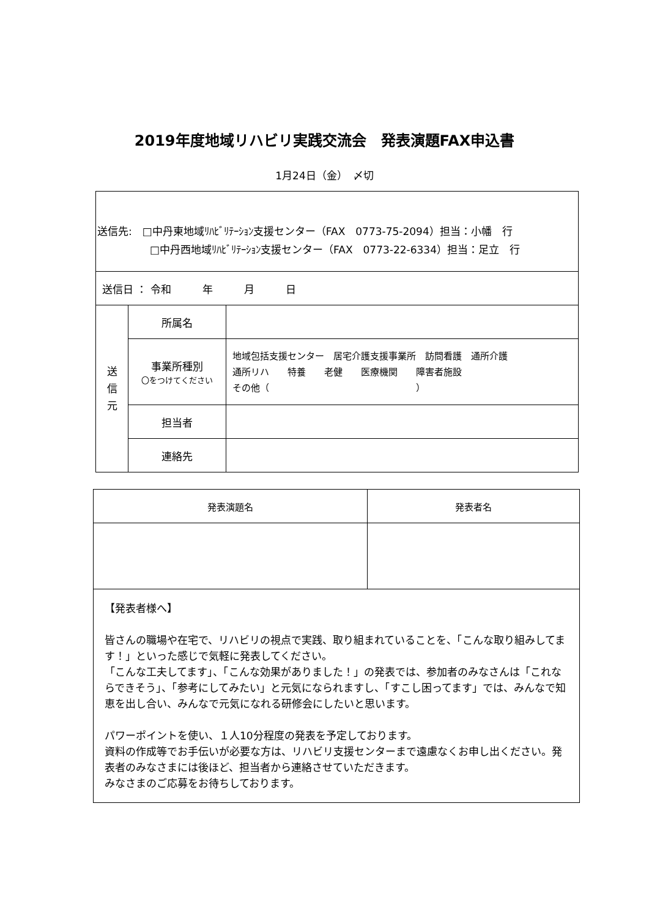2019年度地域リハビリ実践交流会　発表演題FAX申込書
1月24日（金）　〆切
| 送信先: □中丹東地域ﾘﾊﾋﾞﾘﾃｰｼｮﾝ支援センター（FAX 0773-75-2094）担当：小幡 行 □中丹西地域ﾘﾊﾋﾞﾘﾃｰｼｮﾝ支援センター（FAX 0773-22-6334）担当：足立 行 | | |
| 送信日 ： 令和 年 月 日 | | |
| 送 信 元 | 所属名 | |
| | 事業所種別 〇をつけてください | 地域包括支援センター 居宅介護支援事業所 訪問看護 通所介護 通所リハ 特養 老健 医療機関 障害者施設 その他（ ） |
| | 担当者 | |
| | 連絡先 | |
| 発表演題名 | 発表者名 |
| --- | --- |
| 【発表者様へ】 皆さんの職場や在宅で、リハビリの視点で実践、取り組まれていることを、「こんな取り組みしてます！」といった感じで気軽に発表してください。 「こんな工夫してます」、「こんな効果がありました！」の発表では、参加者のみなさんは「これならできそう」、「参考にしてみたい」と元気になられますし、「すこし困ってます」では、みんなで知恵を出し合い、みんなで元気になれる研修会にしたいと思います。 パワーポイントを使い、１人10分程度の発表を予定しております。 資料の作成等でお手伝いが必要な方は、リハビリ支援センターまで遠慮なくお申し出ください。発表者のみなさまには後ほど、担当者から連絡させていただきます。 みなさまのご応募をお待ちしております。 | |